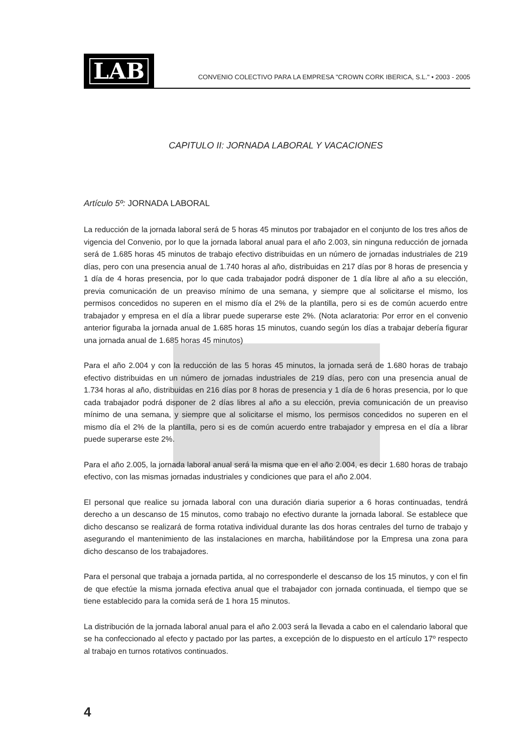LAB
CONVENIO COLECTIVO PARA LA EMPRESA "CROWN CORK IBERICA, S.L." • 2003 - 2005
CAPITULO II: JORNADA LABORAL Y VACACIONES
Artículo 5º: JORNADA LABORAL
La reducción de la jornada laboral será de 5 horas 45 minutos por trabajador en el conjunto de los tres años de vigencia del Convenio, por lo que la jornada laboral anual para el año 2.003, sin ninguna reducción de jornada será de 1.685 horas 45 minutos de trabajo efectivo distribuidas en un número de jornadas industriales de 219 días, pero con una presencia anual de 1.740 horas al año, distribuidas en 217 días por 8 horas de presencia y 1 día de 4 horas presencia, por lo que cada trabajador podrá disponer de 1 día libre al año a su elección, previa comunicación de un preaviso mínimo de una semana, y siempre que al solicitarse el mismo, los permisos concedidos no superen en el mismo día el 2% de la plantilla, pero si es de común acuerdo entre trabajador y empresa en el día a librar puede superarse este 2%. (Nota aclaratoria: Por error en el convenio anterior figuraba la jornada anual de 1.685 horas 15 minutos, cuando según los días a trabajar debería figurar una jornada anual de 1.685 horas 45 minutos)
Para el año 2.004 y con la reducción de las 5 horas 45 minutos, la jornada será de 1.680 horas de trabajo efectivo distribuidas en un número de jornadas industriales de 219 días, pero con una presencia anual de 1.734 horas al año, distribuidas en 216 días por 8 horas de presencia y 1 día de 6 horas presencia, por lo que cada trabajador podrá disponer de 2 días libres al año a su elección, previa comunicación de un preaviso mínimo de una semana, y siempre que al solicitarse el mismo, los permisos concedidos no superen en el mismo día el 2% de la plantilla, pero si es de común acuerdo entre trabajador y empresa en el día a librar puede superarse este 2%.
Para el año 2.005, la jornada laboral anual será la misma que en el año 2.004, es decir 1.680 horas de trabajo efectivo, con las mismas jornadas industriales y condiciones que para el año 2.004.
El personal que realice su jornada laboral con una duración diaria superior a 6 horas continuadas, tendrá derecho a un descanso de 15 minutos, como trabajo no efectivo durante la jornada laboral. Se establece que dicho descanso se realizará de forma rotativa individual durante las dos horas centrales del turno de trabajo y asegurando el mantenimiento de las instalaciones en marcha, habilitándose por la Empresa una zona para dicho descanso de los trabajadores.
Para el personal que trabaja a jornada partida, al no corresponderle el descanso de los 15 minutos, y con el fin de que efectúe la misma jornada efectiva anual que el trabajador con jornada continuada, el tiempo que se tiene establecido para la comida será de 1 hora 15 minutos.
La distribución de la jornada laboral anual para el año 2.003 será la llevada a cabo en el calendario laboral que se ha confeccionado al efecto y pactado por las partes, a excepción de lo dispuesto en el artículo 17º respecto al trabajo en turnos rotativos continuados.
4